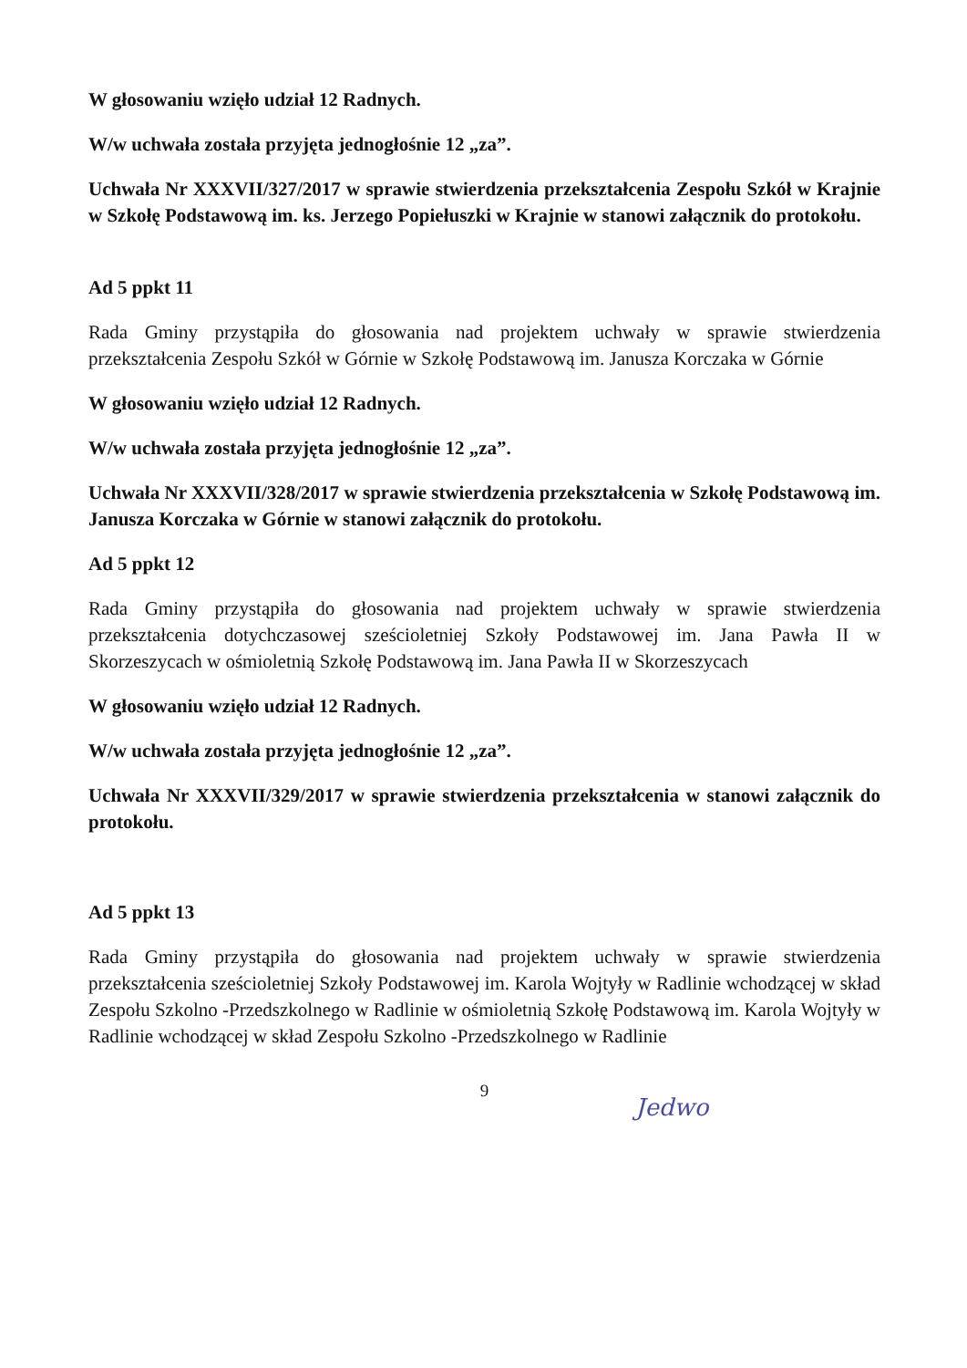W głosowaniu wzięło udział 12 Radnych.
W/w uchwała została przyjęta jednogłośnie 12 „za”.
Uchwała Nr XXXVII/327/2017 w sprawie stwierdzenia przekształcenia Zespołu Szkół w Krajnie w Szkołę Podstawową im. ks. Jerzego Popiełuszki w Krajnie w stanowi załącznik do protokołu.
Ad 5 ppkt 11
Rada Gminy przystąpiła do głosowania nad projektem uchwały w sprawie stwierdzenia przekształcenia Zespołu Szkół w Górnie w Szkołę Podstawową im. Janusza Korczaka w Górnie
W głosowaniu wzięło udział 12 Radnych.
W/w uchwała została przyjęta jednogłośnie 12 „za”.
Uchwała Nr XXXVII/328/2017 w sprawie stwierdzenia przekształcenia w Szkołę Podstawową im. Janusza Korczaka w Górnie w stanowi załącznik do protokołu.
Ad 5 ppkt 12
Rada Gminy przystąpiła do głosowania nad projektem uchwały w sprawie stwierdzenia przekształcenia dotychczasowej sześcioletniej Szkoły Podstawowej im. Jana Pawła II w Skorzeszycach w ośmioletnią Szkołę Podstawową im. Jana Pawła II w Skorzeszycach
W głosowaniu wzięło udział 12 Radnych.
W/w uchwała została przyjęta jednogłośnie 12 „za”.
Uchwała Nr XXXVII/329/2017 w sprawie stwierdzenia przekształcenia w stanowi załącznik do protokołu.
Ad 5 ppkt 13
Rada Gminy przystąpiła do głosowania nad projektem uchwały w sprawie stwierdzenia przekształcenia sześcioletniej Szkoły Podstawowej im. Karola Wojtyły w Radlinie wchodzącej w skład Zespołu Szkolno -Przedszkolnego w Radlinie w ośmioletnią Szkołę Podstawową im. Karola Wojtyły w Radlinie wchodzącej w skład Zespołu Szkolno -Przedszkolnego w Radlinie
9
Jedwo